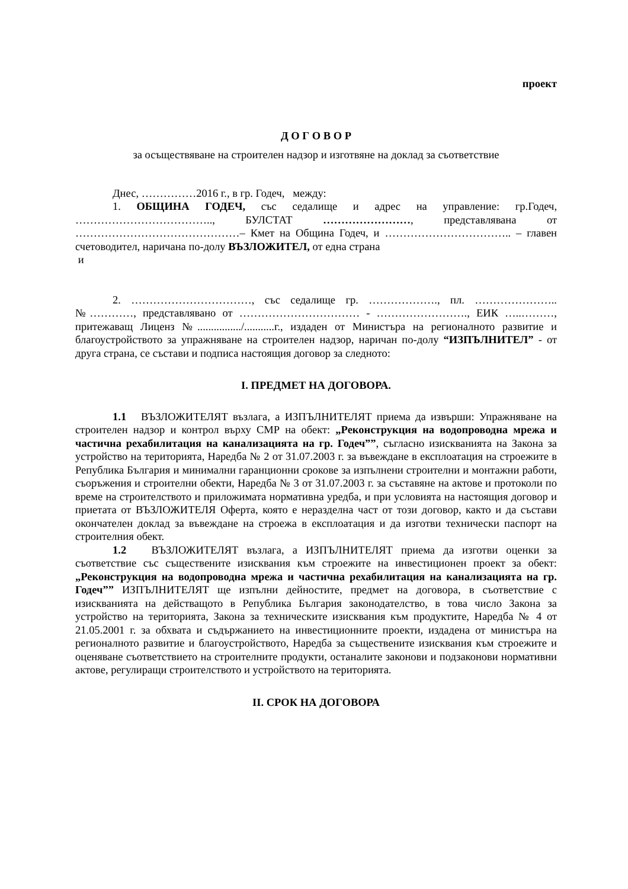проект
Д О Г О В О Р
за осъществяване на строителен надзор и изготвяне на доклад за съответствие
Днес, ……………2016 г., в гр. Годеч, между:
1. ОБЩИНА ГОДЕЧ, със седалище и адрес на управление: гр.Годеч, ……………………………….., БУЛСТАТ ……………………, представлявана от ………………………………………– Кмет на Община Годеч, и …………………………….. – главен счетоводител, наричана по-долу ВЪЗЛОЖИТЕЛ, от една страна
и
2. ……………………………, със седалище гр. ………………., пл. ………………….. №…………, представлявано от …………………………… - ……………………., ЕИК …..………, притежаващ Лиценз №................/...........г., издаден от Министъра на регионалното развитие и благоустройството за упражняване на строителен надзор, наричан по-долу “ИЗПЪЛНИТЕЛ” - от друга страна, се състави и подписа настоящия договор за следното:
І. ПРЕДМЕТ НА ДОГОВОРА.
1.1 ВЪЗЛОЖИТЕЛЯТ възлага, а ИЗПЪЛНИТЕЛЯТ приема да извърши: Упражняване на строителен надзор и контрол върху СМР на обект: „Реконструкция на водопроводна мрежа и частична рехабилитация на канализацията на гр. Годеч””, съгласно изискванията на Закона за устройство на територията, Наредба № 2 от 31.07.2003 г. за въвеждане в експлоатация на строежите в Република България и минимални гаранционни срокове за изпълнени строителни и монтажни работи, съоръжения и строителни обекти, Наредба № 3 от 31.07.2003 г. за съставяне на актове и протоколи по време на строителството и приложимата нормативна уредба, и при условията на настоящия договор и приетата от ВЪЗЛОЖИТЕЛЯ Оферта, която е неразделна част от този договор, както и да състави окончателен доклад за въвеждане на строежа в експлоатация и да изготви технически паспорт на строителния обект.
1.2 ВЪЗЛОЖИТЕЛЯТ възлага, а ИЗПЪЛНИТЕЛЯТ приема да изготви оценки за съответствие със съществените изисквания към строежите на инвестиционен проект за обект: „Реконструкция на водопроводна мрежа и частична рехабилитация на канализацията на гр. Годеч”” ИЗПЪЛНИТЕЛЯТ ще изпълни дейностите, предмет на договора, в съответствие с изискванията на действащото в Република България законодателство, в това число Закона за устройство на територията, Закона за техническите изисквания към продуктите, Наредба № 4 от 21.05.2001 г. за обхвата и съдържанието на инвестиционните проекти, издадена от министъра на регионалното развитие и благоустройството, Наредба за съществените изисквания към строежите и оценяване съответствието на строителните продукти, останалите законови и подзаконови нормативни актове, регулиращи строителството и устройството на територията.
ІІ. СРОК НА ДОГОВОРА